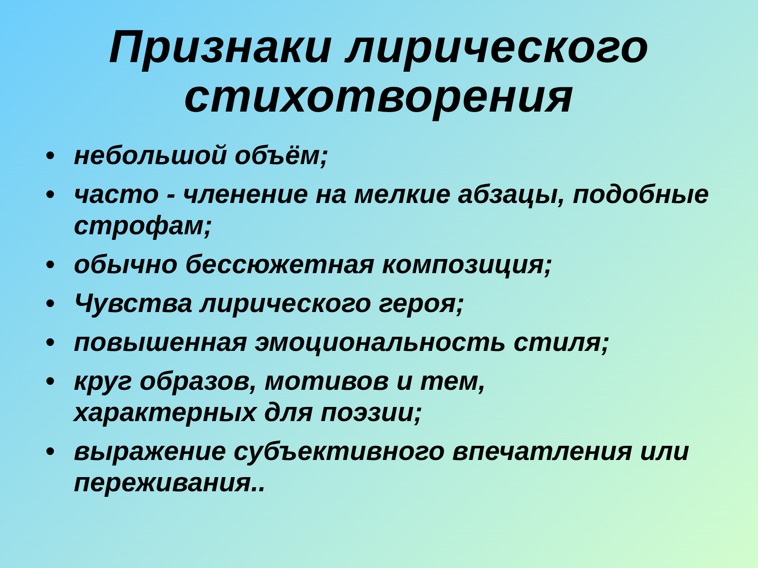Признаки лирического
стихотворения
• небольшой объём;
• часто - членение на мелкие абзацы, подобные строфам;
• обычно бессюжетная композиция;
• Чувства лирического героя;
• повышенная эмоциональность стиля;
• круг образов, мотивов и тем,
характерных для поэзии;
• выражение субъективного впечатления или переживания..